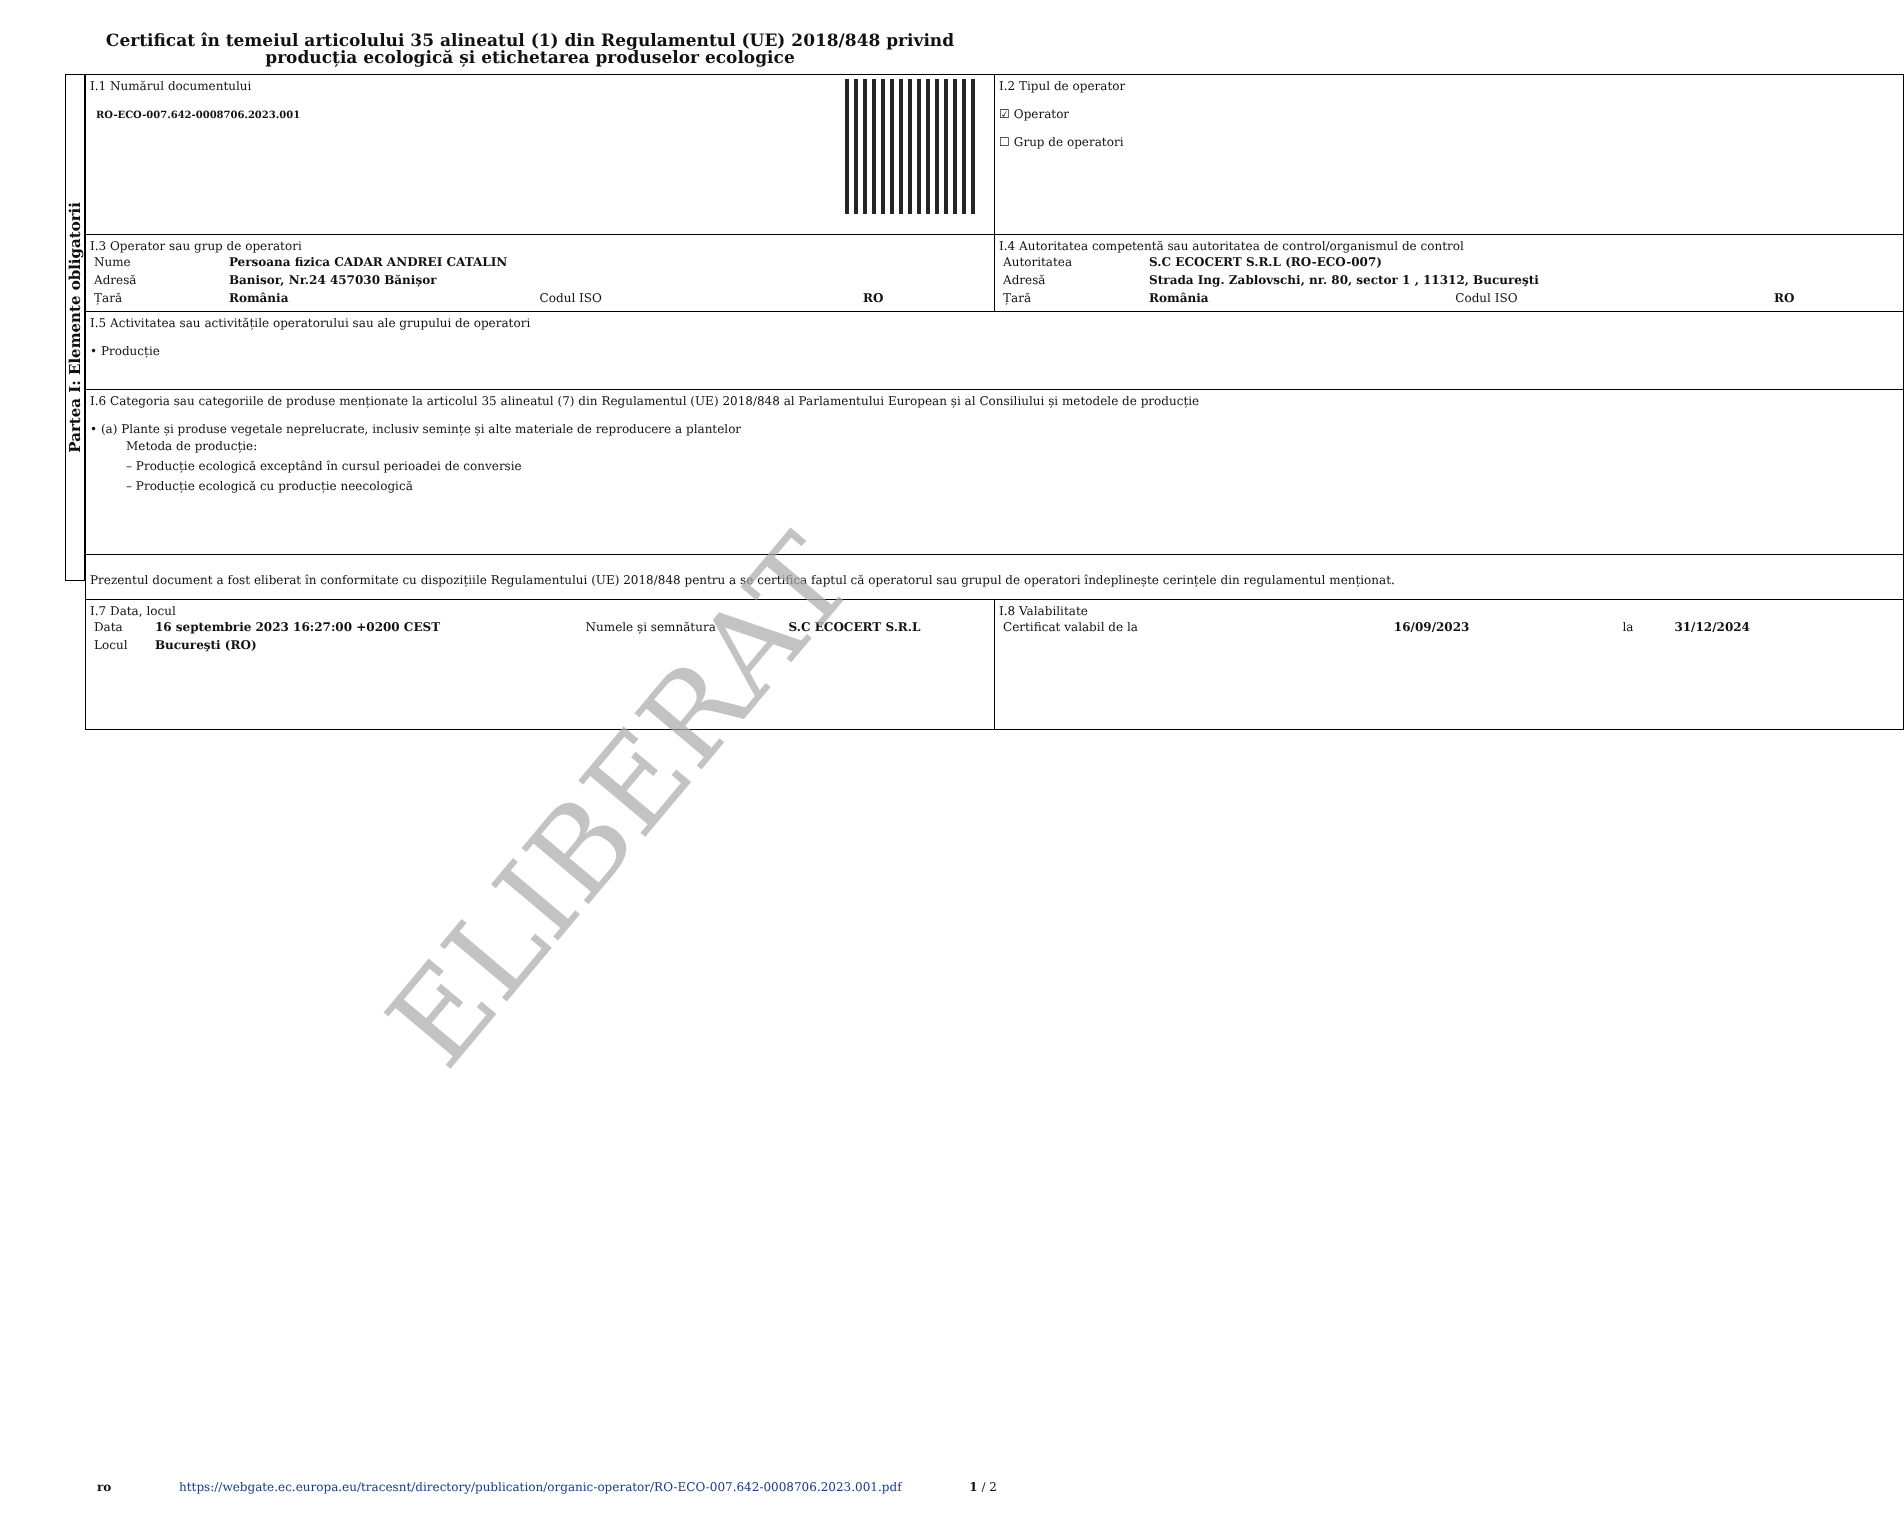Certificat în temeiul articolului 35 alineatul (1) din Regulamentul (UE) 2018/848 privind producția ecologică și etichetarea produselor ecologice
Partea I: Elemente obligatorii
| I.1 Numărul documentului RO-ECO-007.642-0008706.2023.001 | I.2 Tipul de operator ☑ Operator ☐ Grup de operatori |
| I.3 Operator sau grup de operatori / Nume / Persoana fizica CADAR ANDREI CATALIN / / / / Adresă / Banisor, Nr.24 457030 Bănișor / / / / Țară / România / Codul ISO / RO / | I.4 Autoritatea competentă sau autoritatea de control/organismul de control / Autoritatea / S.C ECOCERT S.R.L (RO-ECO-007) / / / / Adresă / Strada Ing. Zablovschi, nr. 80, sector 1 , 11312, Bucureşti / / / / Țară / România / Codul ISO / RO / |
| I.5 Activitatea sau activitățile operatorului sau ale grupului de operatori • Producție | |
| I.6 Categoria sau categoriile de produse menționate la articolul 35 alineatul (7) din Regulamentul (UE) 2018/848 al Parlamentului European și al Consiliului și metodele de producție • (a) Plante și produse vegetale neprelucrate, inclusiv semințe și alte materiale de reproducere a plantelor Metoda de producție: – Producție ecologică exceptând în cursul perioadei de conversie – Producție ecologică cu producție neecologică | |
| Prezentul document a fost eliberat în conformitate cu dispozițiile Regulamentului (UE) 2018/848 pentru a se certifica faptul că operatorul sau grupul de operatori îndeplinește cerințele din regulamentul menționat. | |
| I.7 Data, locul / Data / 16 septembrie 2023 16:27:00 +0200 CEST / Numele și semnătura / S.C ECOCERT S.R.L / / Locul / Bucureşti (RO) / / / | I.8 Valabilitate / Certificat valabil de la / 16/09/2023 / la / 31/12/2024 / |
ELIBERAT
ro https://webgate.ec.europa.eu/tracesnt/directory/publication/organic-operator/RO-ECO-007.642-0008706.2023.001.pdf 1 / 2